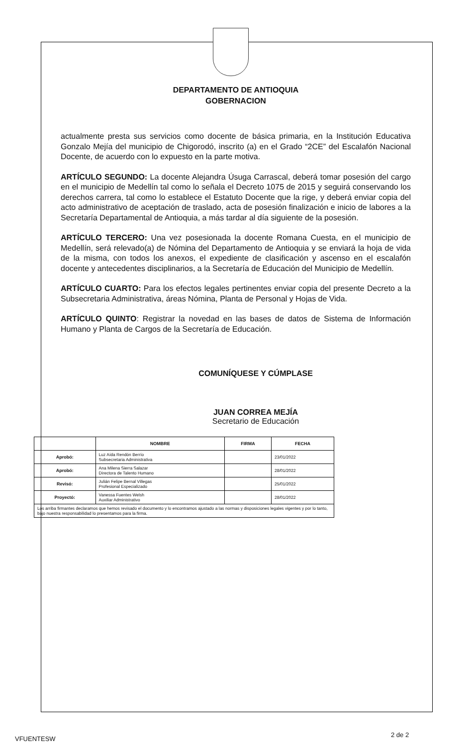DEPARTAMENTO DE ANTIOQUIA
GOBERNACION
actualmente presta sus servicios como docente de básica primaria, en la Institución Educativa Gonzalo Mejía del municipio de Chigorodó, inscrito (a) en el Grado “2CE” del Escalafón Nacional Docente, de acuerdo con lo expuesto en la parte motiva.
ARTÍCULO SEGUNDO: La docente Alejandra Úsuga Carrascal, deberá tomar posesión del cargo en el municipio de Medellín tal como lo señala el Decreto 1075 de 2015 y seguirá conservando los derechos carrera, tal como lo establece el Estatuto Docente que la rige, y deberá enviar copia del acto administrativo de aceptación de traslado, acta de posesión finalización e inicio de labores a la Secretaría Departamental de Antioquia, a más tardar al día siguiente de la posesión.
ARTÍCULO TERCERO: Una vez posesionada la docente Romana Cuesta, en el municipio de Medellín, será relevado(a) de Nómina del Departamento de Antioquia y se enviará la hoja de vida de la misma, con todos los anexos, el expediente de clasificación y ascenso en el escalafón docente y antecedentes disciplinarios, a la Secretaría de Educación del Municipio de Medellín.
ARTÍCULO CUARTO: Para los efectos legales pertinentes enviar copia del presente Decreto a la Subsecretaria Administrativa, áreas Nómina, Planta de Personal y Hojas de Vida.
ARTÍCULO QUINTO: Registrar la novedad en las bases de datos de Sistema de Información Humano y Planta de Cargos de la Secretaría de Educación.
COMUNÍQUESE Y CÚMPLASE
JUAN CORREA MEJÍA
Secretario de Educación
| | NOMBRE | FIRMA | FECHA |
| --- | --- | --- | --- |
| Aprobó: | Luz Aída Rendón Berrío Subsecretaria Administrativa | | 23/01/2022 |
| Aprobó: | Ana Milena Sierra Salazar Directora de Talento Humano | | 28/01/2022 |
| Revisó: | Julián Felipe Bernal Villegas Profesional Especializado | | 25/01/2022 |
| Proyectó: | Vanessa Fuentes Welsh Auxiliar Administrativo | | 28/01/2022 |
| Los arriba firmantes declaramos que hemos revisado el documento y lo encontramos ajustado a las normas y disposiciones legales vigentes y por lo tanto, bajo nuestra responsabilidad lo presentamos para la firma. | | | |
VFUENTESW
2 de 2